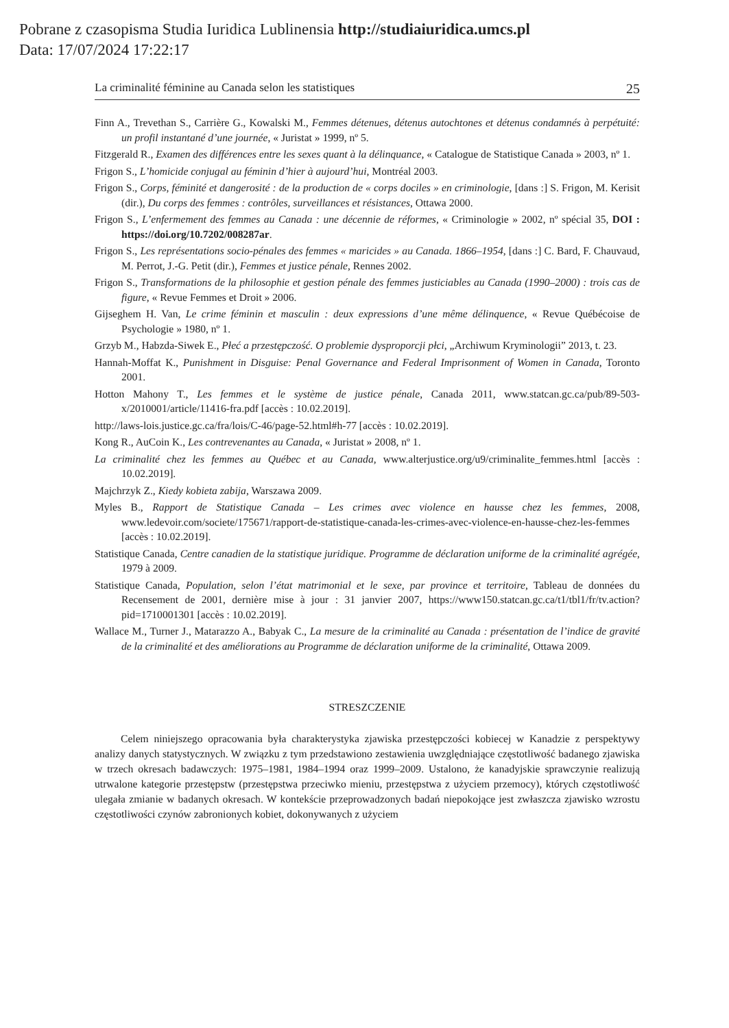Pobrane z czasopisma Studia Iuridica Lublinensia http://studiaiuridica.umcs.pl
Data: 17/07/2024 17:22:17
La criminalité féminine au Canada selon les statistiques 25
Finn A., Trevethan S., Carrière G., Kowalski M., Femmes détenues, détenus autochtones et détenus condamnés à perpétuité: un profil instantané d’une journée, « Juristat » 1999, nº 5.
Fitzgerald R., Examen des différences entre les sexes quant à la délinquance, « Catalogue de Statistique Canada » 2003, nº 1.
Frigon S., L’homicide conjugal au féminin d’hier à aujourd’hui, Montréal 2003.
Frigon S., Corps, féminité et dangerosité : de la production de « corps dociles » en criminologie, [dans :] S. Frigon, M. Kerisit (dir.), Du corps des femmes : contrôles, surveillances et résistances, Ottawa 2000.
Frigon S., L’enfermement des femmes au Canada : une décennie de réformes, « Criminologie » 2002, nº spécial 35, DOI : https://doi.org/10.7202/008287ar.
Frigon S., Les représentations socio-pénales des femmes « maricides » au Canada. 1866–1954, [dans :] C. Bard, F. Chauvaud, M. Perrot, J.-G. Petit (dir.), Femmes et justice pénale, Rennes 2002.
Frigon S., Transformations de la philosophie et gestion pénale des femmes justiciables au Canada (1990–2000) : trois cas de figure, « Revue Femmes et Droit » 2006.
Gijseghem H. Van, Le crime féminin et masculin : deux expressions d’une même délinquence, « Revue Québécoise de Psychologie » 1980, nº 1.
Grzyb M., Habzda-Siwek E., Płeć a przestępczość. O problemie dysproporcji płci, „Archiwum Kryminologii” 2013, t. 23.
Hannah-Moffat K., Punishment in Disguise: Penal Governance and Federal Imprisonment of Women in Canada, Toronto 2001.
Hotton Mahony T., Les femmes et le système de justice pénale, Canada 2011, www.statcan.gc.ca/pub/89-503-x/2010001/article/11416-fra.pdf [accès : 10.02.2019].
http://laws-lois.justice.gc.ca/fra/lois/C-46/page-52.html#h-77 [accès : 10.02.2019].
Kong R., AuCoin K., Les contrevenantes au Canada, « Juristat » 2008, nº 1.
La criminalité chez les femmes au Québec et au Canada, www.alterjustice.org/u9/criminalite_femmes.html [accès : 10.02.2019].
Majchrzyk Z., Kiedy kobieta zabija, Warszawa 2009.
Myles B., Rapport de Statistique Canada – Les crimes avec violence en hausse chez les femmes, 2008, www.ledevoir.com/societe/175671/rapport-de-statistique-canada-les-crimes-avec-violence-en-hausse-chez-les-femmes [accès : 10.02.2019].
Statistique Canada, Centre canadien de la statistique juridique. Programme de déclaration uniforme de la criminalité agrégée, 1979 à 2009.
Statistique Canada, Population, selon l’état matrimonial et le sexe, par province et territoire, Tableau de données du Recensement de 2001, dernière mise à jour : 31 janvier 2007, https://www150.statcan.gc.ca/t1/tbl1/fr/tv.action?pid=1710001301 [accès : 10.02.2019].
Wallace M., Turner J., Matarazzo A., Babyak C., La mesure de la criminalité au Canada : présentation de l’indice de gravité de la criminalité et des améliorations au Programme de déclaration uniforme de la criminalité, Ottawa 2009.
STRESZCZENIE
Celem niniejszego opracowania była charakterystyka zjawiska przestępczości kobiecej w Kanadzie z perspektywy analizy danych statystycznych. W związku z tym przedstawiono zestawienia uwzględniające częstotliwość badanego zjawiska w trzech okresach badawczych: 1975–1981, 1984–1994 oraz 1999–2009. Ustalono, że kanadyjskie sprawczynie realizują utrwalone kategorie przestępstw (przestępstwa przeciwko mieniu, przestępstwa z użyciem przemocy), których częstotliwość ulegała zmianie w badanych okresach. W kontekście przeprowadzonych badań niepokojące jest zwłaszcza zjawisko wzrostu częstotliwości czynów zabronionych kobiet, dokonywanych z użyciem